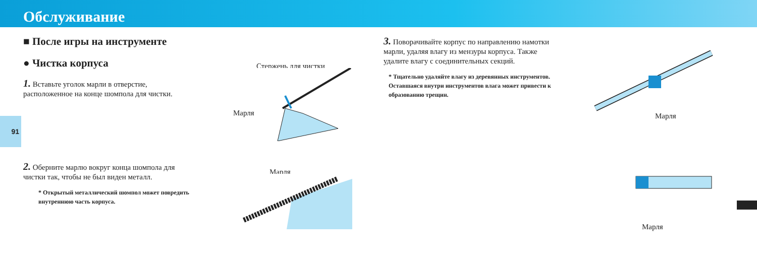Обслуживание
91
■ После игры на инструменте
● Чистка корпуса
1. Вставьте уголок марли в отверстие, расположенное на конце шомпола для чистки.
2. Оберните марлю вокруг конца шомпола для чистки так, чтобы не был виден металл.
* Открытый металлический шомпол может повредить внутреннюю часть корпуса.
Стержень для чистки
Марля
Марля
3. Поворачивайте корпус по направлению намотки марли, удаляя влагу из мензуры корпуса. Также удалите влагу с соединительных секций.
* Тщательно удаляйте влагу из деревянных инструментов. Оставшаяся внутри инструментов влага может привести к образованию трещин.
Марля
Марля